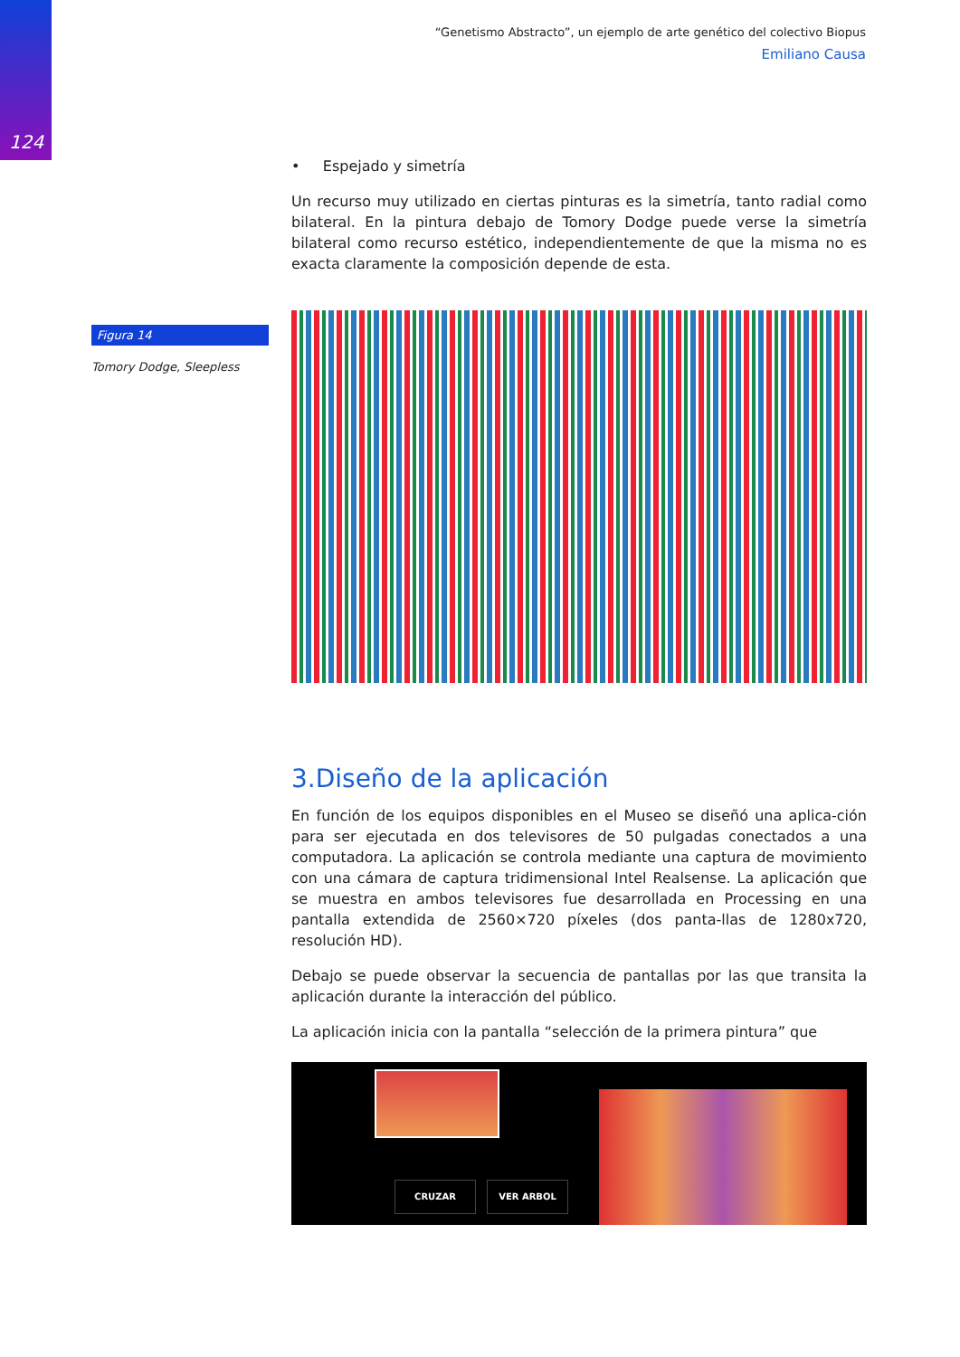124
“Genetismo Abstracto”, un ejemplo de arte genético del colectivo Biopus
Emiliano Causa
Figura 14
Tomory Dodge, Sleepless
• Espejado y simetría
Un recurso muy utilizado en ciertas pinturas es la simetría, tanto radial como bilateral. En la pintura debajo de Tomory Dodge puede verse la simetría bilateral como recurso estético, independientemente de que la misma no es exacta claramente la composición depende de esta.
3.Diseño de la aplicación
En función de los equipos disponibles en el Museo se diseñó una aplica-ción para ser ejecutada en dos televisores de 50 pulgadas conectados a una computadora. La aplicación se controla mediante una captura de movimiento con una cámara de captura tridimensional Intel Realsense. La aplicación que se muestra en ambos televisores fue desarrollada en Processing en una pantalla extendida de 2560×720 píxeles (dos panta-llas de 1280x720, resolución HD).
Debajo se puede observar la secuencia de pantallas por las que transita la aplicación durante la interacción del público.
La aplicación inicia con la pantalla “selección de la primera pintura” que
CRUZAR VER ARBOL